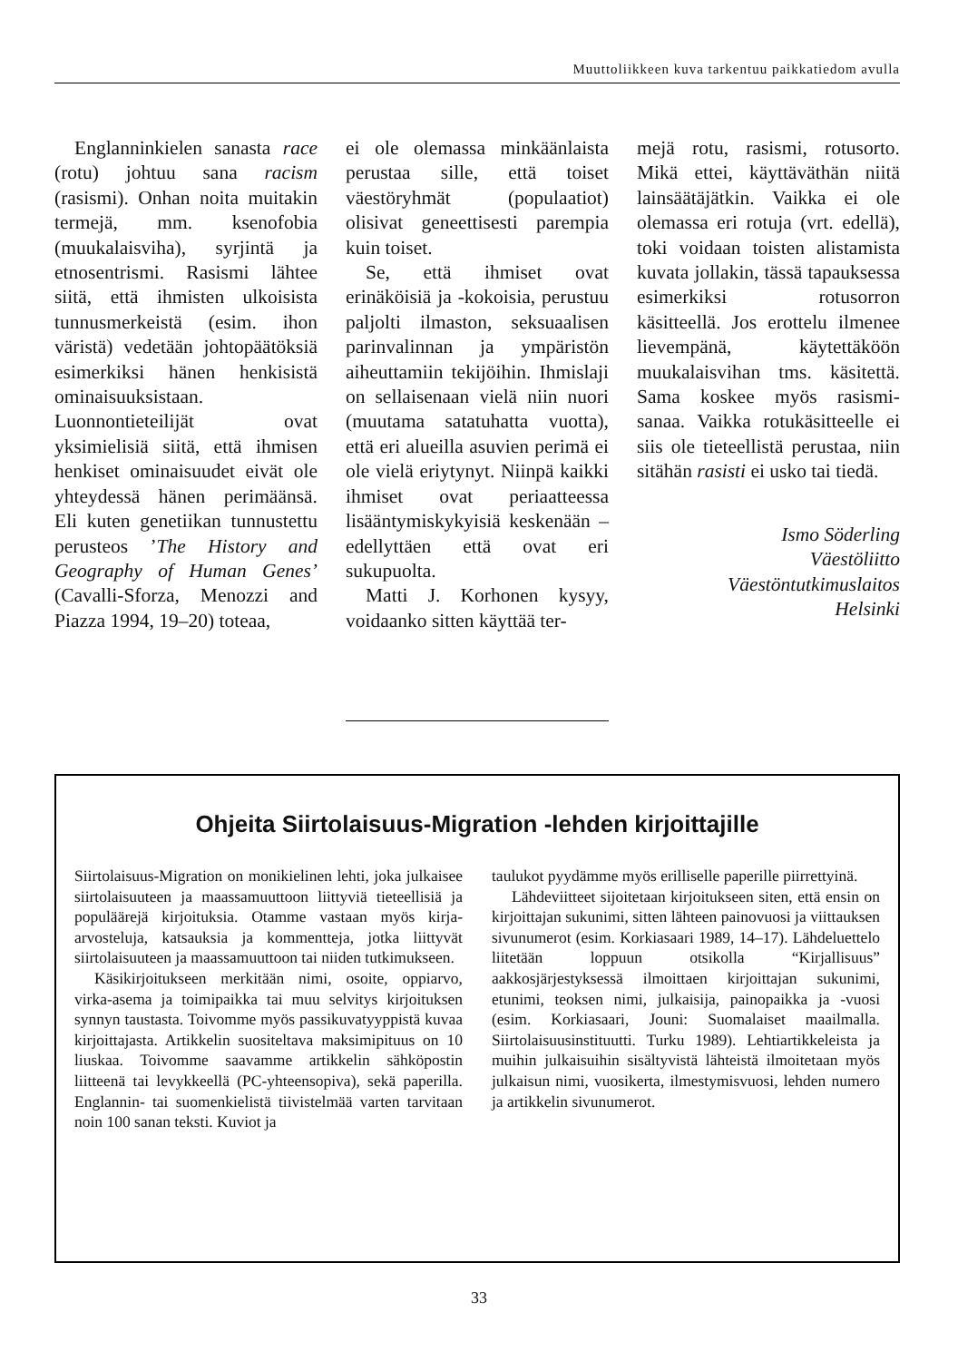Muuttoliikkeen kuva tarkentuu paikkatiedom avulla
Englanninkielen sanasta race (rotu) johtuu sana racism (rasismi). Onhan noita muitakin termejä, mm. ksenofobia (muukalaisviha), syrjintä ja etnosentrismi. Rasismi lähtee siitä, että ihmisten ulkoisista tunnusmerkeistä (esim. ihon väristä) vedetään johtopäätöksiä esimerkiksi hänen henkisistä ominaisuuksistaan. Luonnontieteilijät ovat yksimielisiä siitä, että ihmisen henkiset ominaisuudet eivät ole yhteydessä hänen perimäänsä. Eli kuten genetiikan tunnustettu perusteos ’The History and Geography of Human Genes’ (Cavalli-Sforza, Menozzi and Piazza 1994, 19–20) toteaa,
ei ole olemassa minkäänlaista perustaa sille, että toiset väestöryhmät (populaatiot) olisivat geneettisesti parempia kuin toiset.
Se, että ihmiset ovat erinäköisiä ja -kokoisia, perustuu paljolti ilmaston, seksuaalisen parinvalinnan ja ympäristön aiheuttamiin tekijöihin. Ihmislaji on sellaisenaan vielä niin nuori (muutama satatuhatta vuotta), että eri alueilla asuvien perimä ei ole vielä eriytynyt. Niinpä kaikki ihmiset ovat periaatteessa lisääntymiskykyisiä keskenään – edellyttäen että ovat eri sukupuolta.
Matti J. Korhonen kysyy, voidaanko sitten käyttää ter-
mejä rotu, rasismi, rotusorto. Mikä ettei, käyttäväthän niitä lainsäätäjätkin. Vaikka ei ole olemassa eri rotuja (vrt. edellä), toki voidaan toisten alistamista kuvata jollakin, tässä tapauksessa esimerkiksi rotusorron käsitteellä. Jos erottelu ilmenee lievempänä, käytettäköön muukalaisvihan tms. käsitettä. Sama koskee myös rasismi-sanaa. Vaikka rotukäsitteelle ei siis ole tieteellistä perustaa, niin sitähän rasisti ei usko tai tiedä.
Ismo Söderling
Väestöliitto
Väestöntutkimuslaitos
Helsinki
Ohjeita Siirtolaisuus-Migration -lehden kirjoittajille
Siirtolaisuus-Migration on monikielinen lehti, joka julkaisee siirtolaisuuteen ja maassamuuttoon liittyviä tieteellisiä ja populäärejä kirjoituksia. Otamme vastaan myös kirja-arvosteluja, katsauksia ja kommentteja, jotka liittyvät siirtolaisuuteen ja maassamuuttoon tai niiden tutkimukseen.
Käsikirjoitukseen merkitään nimi, osoite, oppiarvo, virka-asema ja toimipaikka tai muu selvitys kirjoituksen synnyn taustasta. Toivomme myös passikuvatyyppistä kuvaa kirjoittajasta. Artikkelin suositeltava maksimipituus on 10 liuskaa. Toivomme saavamme artikkelin sähköpostin liitteenä tai levykkeellä (PC-yhteensopiva), sekä paperilla. Englannin- tai suomenkielistä tiivistelmää varten tarvitaan noin 100 sanan teksti. Kuviot ja
taulukot pyydämme myös erilliselle paperille piirrettyinä.
Lähdeviitteet sijoitetaan kirjoitukseen siten, että ensin on kirjoittajan sukunimi, sitten lähteen painovuosi ja viittauksen sivunumerot (esim. Korkiasaari 1989, 14–17). Lähdeluettelo liitetään loppuun otsikolla “Kirjallisuus” aakkosjärjestyksessä ilmoittaen kirjoittajan sukunimi, etunimi, teoksen nimi, julkaisija, painopaikka ja -vuosi (esim. Korkiasaari, Jouni: Suomalaiset maailmalla. Siirtolaisuusinstituutti. Turku 1989). Lehtiartikkeleista ja muihin julkaisuihin sisältyvistä lähteistä ilmoitetaan myös julkaisun nimi, vuosikerta, ilmestymisvuosi, lehden numero ja artikkelin sivunumerot.
33